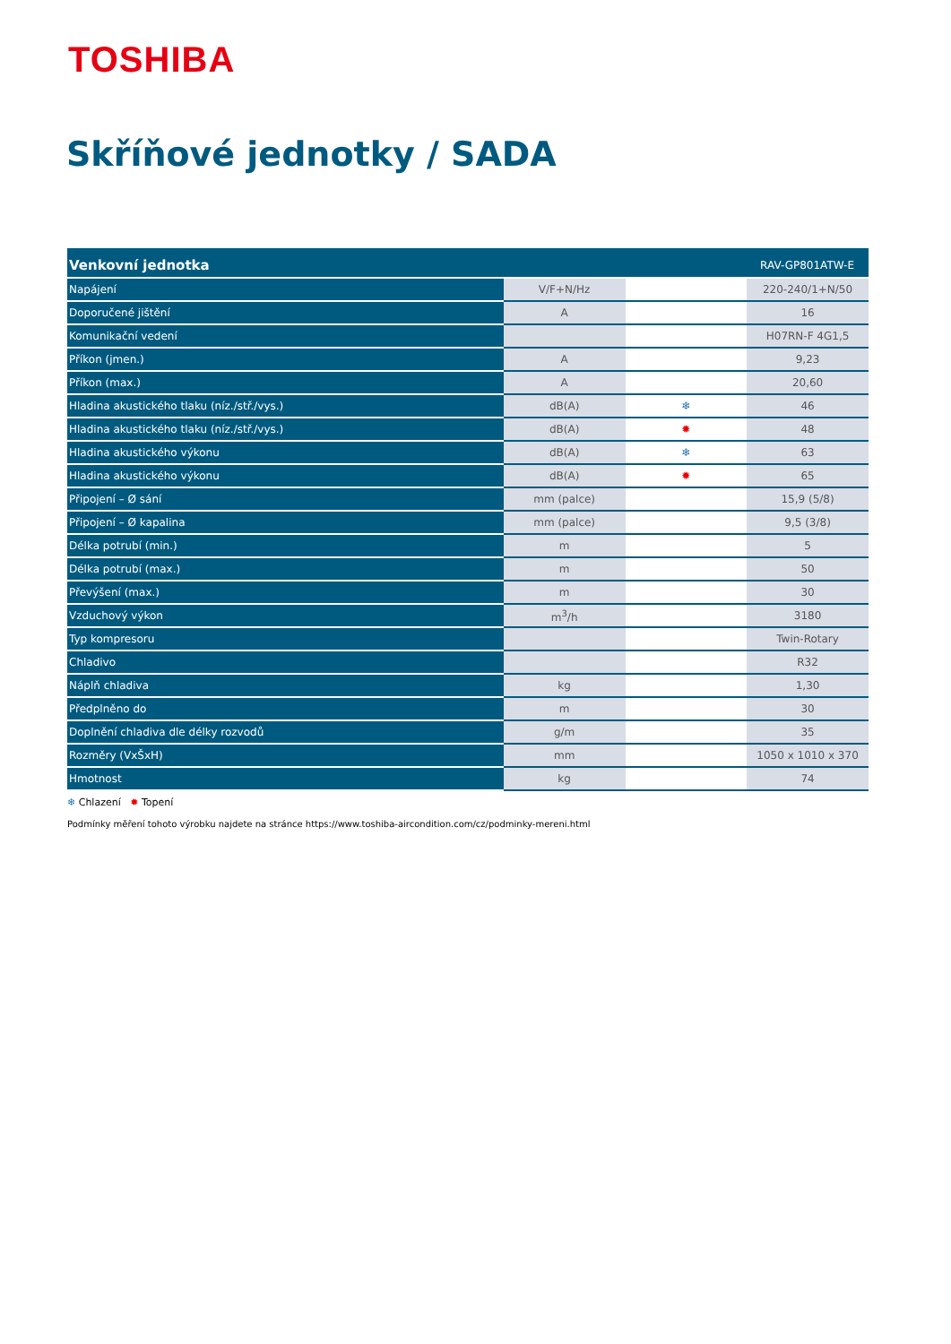TOSHIBA
Skříňové jednotky / SADA
| Venkovní jednotka | | | RAV-GP801ATW-E |
| --- | --- | --- | --- |
| Napájení | V/F+N/Hz | | 220-240/1+N/50 |
| Doporučené jištění | A | | 16 |
| Komunikační vedení | | | H07RN-F 4G1,5 |
| Příkon (jmen.) | A | | 9,23 |
| Příkon (max.) | A | | 20,60 |
| Hladina akustického tlaku (níz./stř./vys.) | dB(A) | ❄ | 46 |
| Hladina akustického tlaku (níz./stř./vys.) | dB(A) | ✹ | 48 |
| Hladina akustického výkonu | dB(A) | ❄ | 63 |
| Hladina akustického výkonu | dB(A) | ✹ | 65 |
| Připojení – Ø sání | mm (palce) | | 15,9 (5/8) |
| Připojení – Ø kapalina | mm (palce) | | 9,5 (3/8) |
| Délka potrubí (min.) | m | | 5 |
| Délka potrubí (max.) | m | | 50 |
| Převýšení (max.) | m | | 30 |
| Vzduchový výkon | m<sup>3</sup>/h | | 3180 |
| Typ kompresoru | | | Twin-Rotary |
| Chladivo | | | R32 |
| Náplň chladiva | kg | | 1,30 |
| Předplněno do | m | | 30 |
| Doplnění chladiva dle délky rozvodů | g/m | | 35 |
| Rozměry (VxŠxH) | mm | | 1050 x 1010 x 370 |
| Hmotnost | kg | | 74 |
❄ Chlazení ✹ Topení
Podmínky měření tohoto výrobku najdete na stránce https://www.toshiba-aircondition.com/cz/podminky-mereni.html